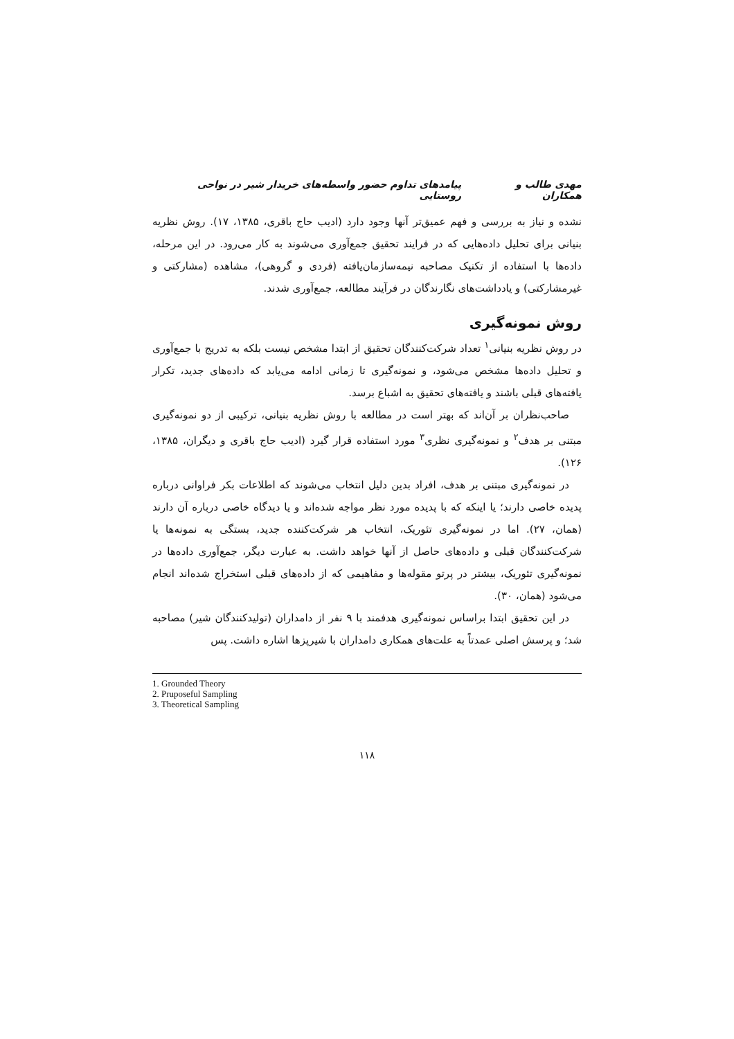مهدی طالب و همکاران پیامدهای تداوم حضور واسطه‌های خریدار شیر در نواحی روستایی
نشده و نیاز به بررسی و فهم عمیق‌تر آنها وجود دارد (ادیب حاج باقری، ۱۳۸۵، ۱۷). روش نظریه بنیانی برای تحلیل داده‌هایی که در فرایند تحقیق جمع‌آوری می‌شوند به کار می‌رود. در این مرحله، داده‌ها با استفاده از تکنیک مصاحبه نیمه‌سازمان‌یافته (فردی و گروهی)، مشاهده (مشارکتی و غیرمشارکتی) و یادداشت‌های نگارندگان در فرآیند مطالعه، جمع‌آوری شدند.
روش نمونه‌گیری
در روش نظریه بنیانی<sup>۱</sup> تعداد شرکت‌کنندگان تحقیق از ابتدا مشخص نیست بلکه به تدریج با جمع‌آوری و تحلیل داده‌ها مشخص می‌شود، و نمونه‌گیری تا زمانی ادامه می‌یابد که داده‌های جدید، تکرار یافته‌های قبلی باشند و یافته‌های تحقیق به اشباع برسد.
صاحب‌نظران بر آن‌اند که بهتر است در مطالعه با روش نظریه بنیانی، ترکیبی از دو نمونه‌گیری مبتنی بر هدف<sup>۲</sup> و نمونه‌گیری نظری<sup>۳</sup> مورد استفاده قرار گیرد (ادیب حاج باقری و دیگران، ۱۳۸۵، ۱۲۶).
در نمونه‌گیری مبتنی بر هدف، افراد بدین دلیل انتخاب می‌شوند که اطلاعات بکر فراوانی درباره پدیده خاصی دارند؛ یا اینکه که با پدیده مورد نظر مواجه شده‌اند و یا دیدگاه خاصی درباره آن دارند (همان، ۲۷). اما در نمونه‌گیری تئوریک، انتخاب هر شرکت‌کننده جدید، بستگی به نمونه‌ها یا شرکت‌کنندگان قبلی و داده‌های حاصل از آنها خواهد داشت. به عبارت دیگر، جمع‌آوری داده‌ها در نمونه‌گیری تئوریک، بیشتر در پرتو مقوله‌ها و مفاهیمی که از داده‌های قبلی استخراج شده‌اند انجام می‌شود (همان، ۳۰).
در این تحقیق ابتدا براساس نمونه‌گیری هدفمند با ۹ نفر از دامداران (تولیدکنندگان شیر) مصاحبه شد؛ و پرسش اصلی عمدتاً به علت‌های همکاری دامداران با شیرپزها اشاره داشت. پس
1. Grounded Theory
2. Pruposeful Sampling
3. Theoretical Sampling
۱۱۸